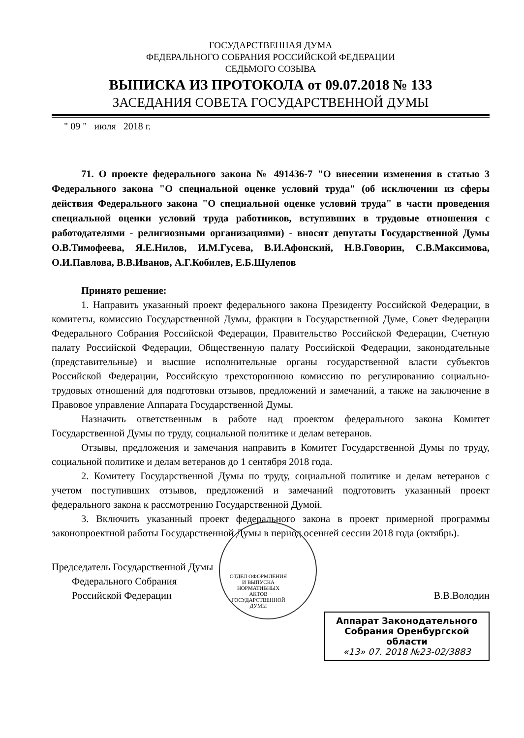ГОСУДАРСТВЕННАЯ ДУМА
ФЕДЕРАЛЬНОГО СОБРАНИЯ РОССИЙСКОЙ ФЕДЕРАЦИИ
СЕДЬМОГО СОЗЫВА
ВЫПИСКА ИЗ ПРОТОКОЛА от 09.07.2018 № 133
ЗАСЕДАНИЯ СОВЕТА ГОСУДАРСТВЕННОЙ ДУМЫ
" 09 " июля 2018 г.
71. О проекте федерального закона № 491436-7 "О внесении изменения в статью 3 Федерального закона "О специальной оценке условий труда" (об исключении из сферы действия Федерального закона "О специальной оценке условий труда" в части проведения специальной оценки условий труда работников, вступивших в трудовые отношения с работодателями - религиозными организациями) - вносят депутаты Государственной Думы О.В.Тимофеева, Я.Е.Нилов, И.М.Гусева, В.И.Афонский, Н.В.Говорин, С.В.Максимова, О.И.Павлова, В.В.Иванов, А.Г.Кобилев, Е.Б.Шулепов
Принято решение:
1. Направить указанный проект федерального закона Президенту Российской Федерации, в комитеты, комиссию Государственной Думы, фракции в Государственной Думе, Совет Федерации Федерального Собрания Российской Федерации, Правительство Российской Федерации, Счетную палату Российской Федерации, Общественную палату Российской Федерации, законодательные (представительные) и высшие исполнительные органы государственной власти субъектов Российской Федерации, Российскую трехстороннюю комиссию по регулированию социально-трудовых отношений для подготовки отзывов, предложений и замечаний, а также на заключение в Правовое управление Аппарата Государственной Думы.
Назначить ответственным в работе над проектом федерального закона Комитет Государственной Думы по труду, социальной политике и делам ветеранов.
Отзывы, предложения и замечания направить в Комитет Государственной Думы по труду, социальной политике и делам ветеранов до 1 сентября 2018 года.
2. Комитету Государственной Думы по труду, социальной политике и делам ветеранов с учетом поступивших отзывов, предложений и замечаний подготовить указанный проект федерального закона к рассмотрению Государственной Думой.
3. Включить указанный проект федерального закона в проект примерной программы законопроектной работы Государственной Думы в период осенней сессии 2018 года (октябрь).
Председатель Государственной Думы
Федерального Собрания
Российской Федерации
В.В.Володин
ОТДЕЛ ОФОРМЛЕНИЯ И ВЫПУСКА НОРМАТИВНЫХ АКТОВ ГОСУДАРСТВЕННОЙ ДУМЫ
Аппарат Законодательного Собрания Оренбургской области
«13» 07. 2018 №23-02/3883